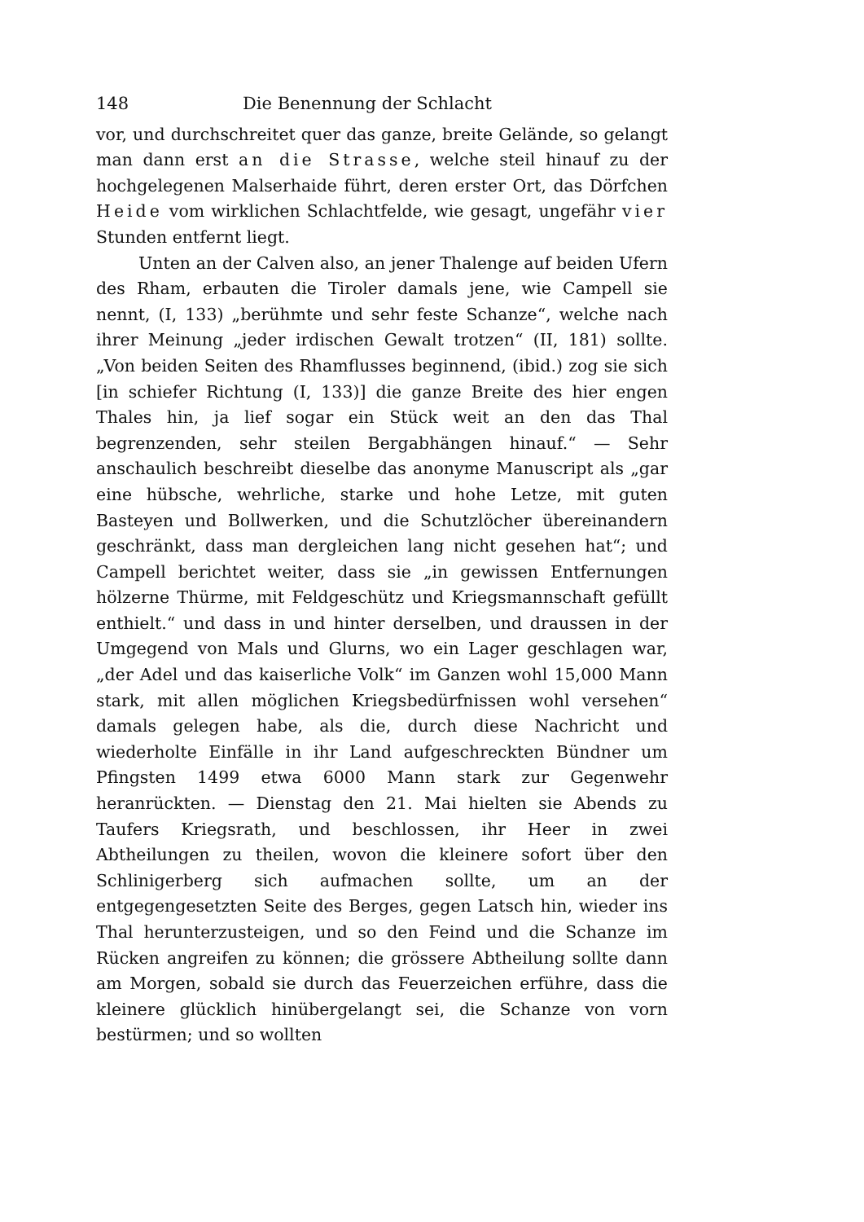148 Die Benennung der Schlacht
vor, und durchschreitet quer das ganze, breite Gelände, so gelangt man dann erst an die Strasse, welche steil hinauf zu der hochgelegenen Malserhaide führt, deren erster Ort, das Dörfchen Heide vom wirklichen Schlachtfelde, wie gesagt, ungefähr vier Stunden entfernt liegt.
Unten an der Calven also, an jener Thalenge auf beiden Ufern des Rham, erbauten die Tiroler damals jene, wie Campell sie nennt, (I, 133) „berühmte und sehr feste Schanze“, welche nach ihrer Meinung „jeder irdischen Gewalt trotzen“ (II, 181) sollte. „Von beiden Seiten des Rhamflusses beginnend, (ibid.) zog sie sich [in schiefer Richtung (I, 133)] die ganze Breite des hier engen Thales hin, ja lief sogar ein Stück weit an den das Thal begrenzenden, sehr steilen Bergabhängen hinauf.“ — Sehr anschaulich beschreibt dieselbe das anonyme Manuscript als „gar eine hübsche, wehrliche, starke und hohe Letze, mit guten Basteyen und Bollwerken, und die Schutzlöcher übereinandern geschränkt, dass man dergleichen lang nicht gesehen hat“; und Campell berichtet weiter, dass sie „in gewissen Entfernungen hölzerne Thürme, mit Feldgeschütz und Kriegsmannschaft gefüllt enthielt.“ und dass in und hinter derselben, und draussen in der Umgegend von Mals und Glurns, wo ein Lager geschlagen war, „der Adel und das kaiserliche Volk“ im Ganzen wohl 15,000 Mann stark, mit allen möglichen Kriegsbedürfnissen wohl versehen“ damals gelegen habe, als die, durch diese Nachricht und wiederholte Einfälle in ihr Land aufgeschreckten Bündner um Pfingsten 1499 etwa 6000 Mann stark zur Gegenwehr heranrückten. — Dienstag den 21. Mai hielten sie Abends zu Taufers Kriegsrath, und beschlossen, ihr Heer in zwei Abtheilungen zu theilen, wovon die kleinere sofort über den Schlinigerberg sich aufmachen sollte, um an der entgegengesetzten Seite des Berges, gegen Latsch hin, wieder ins Thal herunterzusteigen, und so den Feind und die Schanze im Rücken angreifen zu können; die grössere Abtheilung sollte dann am Morgen, sobald sie durch das Feuerzeichen erführe, dass die kleinere glücklich hinübergelangt sei, die Schanze von vorn bestürmen; und so wollten